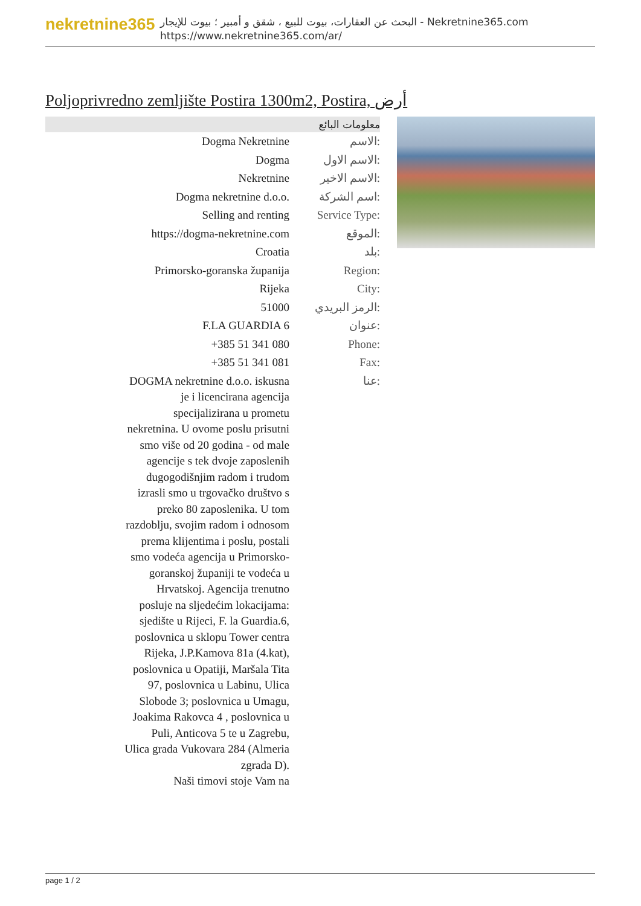nekretnine365
البحث عن العقارات، بيوت للبيع ، شقق و أمبير ؛ بيوت للإيجار - Nekretnine365.com
https://www.nekretnine365.com/ar/
Poljoprivredno zemljište Postira 1300m2, Postira, أرض
| معلومات البائع | |
| --- | --- |
| Dogma Nekretnine | الاسم: |
| Dogma | الاسم الاول: |
| Nekretnine | الاسم الاخير: |
| Dogma nekretnine d.o.o. | اسم الشركة: |
| Selling and renting | Service Type: |
| https://dogma-nekretnine.com | الموقع: |
| Croatia | بلد: |
| Primorsko-goranska županija | Region: |
| Rijeka | City: |
| 51000 | الرمز البريدي: |
| F.LA GUARDIA 6 | عنوان: |
| +385 51 341 080 | Phone: |
| +385 51 341 081 | Fax: |
| DOGMA nekretnine d.o.o. iskusna je i licencirana agencija specijalizirana u prometu nekretnina. U ovome poslu prisutni smo više od 20 godina - od male agencije s tek dvoje zaposlenih dugogodišnjim radom i trudom izrasli smo u trgovačko društvo s preko 80 zaposlenika. U tom razdoblju, svojim radom i odnosom prema klijentima i poslu, postali smo vodeća agencija u Primorsko-goranskoj županiji te vodeća u Hrvatskoj. Agencija trenutno posluje na sljedećim lokacijama: sjedište u Rijeci, F. la Guardia.6, poslovnica u sklopu Tower centra Rijeka, J.P.Kamova 81a (4.kat), poslovnica u Opatiji, Maršala Tita 97, poslovnica u Labinu, Ulica Slobode 3; poslovnica u Umagu, Joakima Rakovca 4 , poslovnica u Puli, Anticova 5 te u Zagrebu, Ulica grada Vukovara 284 (Almeria zgrada D). Naši timovi stoje Vam na | عنا: |
page 1 / 2